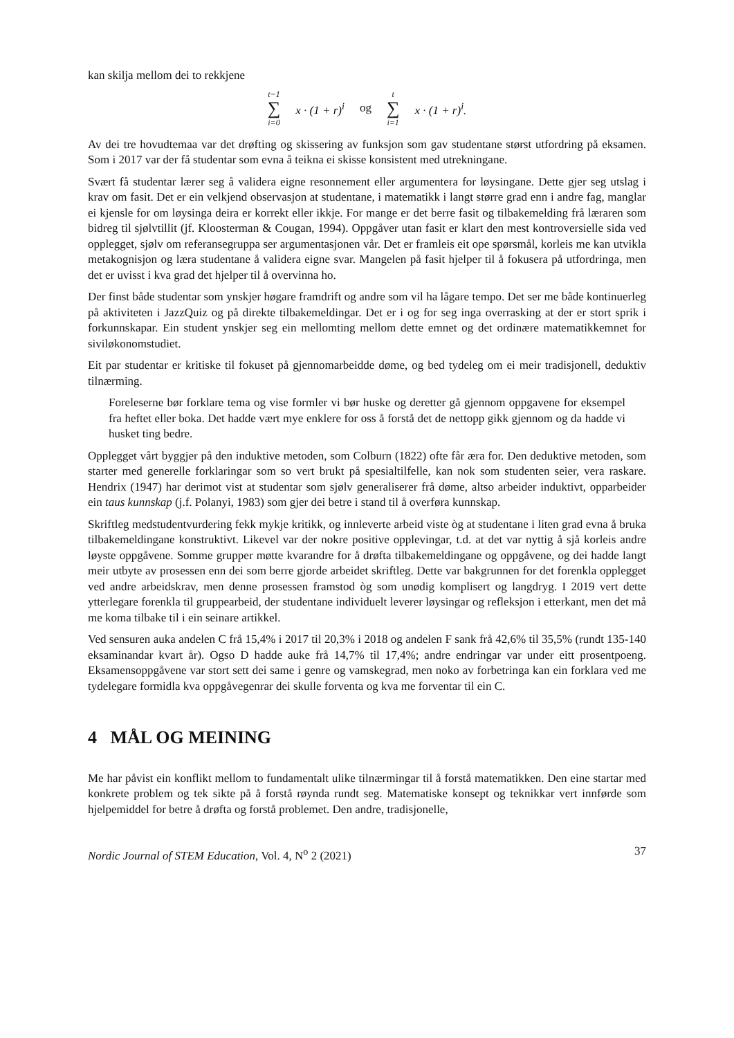kan skilja mellom dei to rekkjene
t−1 ∑ i=0 x · (1 + r)<sup>i</sup> og t ∑ i=1 x · (1 + r)<sup>i</sup>.
Av dei tre hovudtemaa var det drøfting og skissering av funksjon som gav studentane størst utfordring på eksamen. Som i 2017 var der få studentar som evna å teikna ei skisse konsistent med utrekningane.
Svært få studentar lærer seg å validera eigne resonnement eller argumentera for løysingane. Dette gjer seg utslag i krav om fasit. Det er ein velkjend observasjon at studentane, i matematikk i langt større grad enn i andre fag, manglar ei kjensle for om løysinga deira er korrekt eller ikkje. For mange er det berre fasit og tilbakemelding frå læraren som bidreg til sjølvtillit (jf. Kloosterman & Cougan, 1994). Oppgåver utan fasit er klart den mest kontroversielle sida ved opplegget, sjølv om referansegruppa ser argumentasjonen vår. Det er framleis eit ope spørsmål, korleis me kan utvikla metakognisjon og læra studentane å validera eigne svar. Mangelen på fasit hjelper til å fokusera på utfordringa, men det er uvisst i kva grad det hjelper til å overvinna ho.
Der finst både studentar som ynskjer høgare framdrift og andre som vil ha lågare tempo. Det ser me både kontinuerleg på aktiviteten i JazzQuiz og på direkte tilbakemeldingar. Det er i og for seg inga overrasking at der er stort sprik i forkunnskapar. Ein student ynskjer seg ein mellomting mellom dette emnet og det ordinære matematikkemnet for siviløkonomstudiet.
Eit par studentar er kritiske til fokuset på gjennomarbeidde døme, og bed tydeleg om ei meir tradisjonell, deduktiv tilnærming.
Foreleserne bør forklare tema og vise formler vi bør huske og deretter gå gjennom oppgavene for eksempel fra heftet eller boka. Det hadde vært mye enklere for oss å forstå det de nettopp gikk gjennom og da hadde vi husket ting bedre.
Opplegget vårt byggjer på den induktive metoden, som Colburn (1822) ofte får æra for. Den deduktive metoden, som starter med generelle forklaringar som so vert brukt på spesialtilfelle, kan nok som studenten seier, vera raskare. Hendrix (1947) har derimot vist at studentar som sjølv generaliserer frå døme, altso arbeider induktivt, opparbeider ein taus kunnskap (j.f. Polanyi, 1983) som gjer dei betre i stand til å overføra kunnskap.
Skriftleg medstudentvurdering fekk mykje kritikk, og innleverte arbeid viste òg at studentane i liten grad evna å bruka tilbakemeldingane konstruktivt. Likevel var der nokre positive opplevingar, t.d. at det var nyttig å sjå korleis andre løyste oppgåvene. Somme grupper møtte kvarandre for å drøfta tilbakemeldingane og oppgåvene, og dei hadde langt meir utbyte av prosessen enn dei som berre gjorde arbeidet skriftleg. Dette var bakgrunnen for det forenkla opplegget ved andre arbeidskrav, men denne prosessen framstod òg som unødig komplisert og langdryg. I 2019 vert dette ytterlegare forenkla til gruppearbeid, der studentane individuelt leverer løysingar og refleksjon i etterkant, men det må me koma tilbake til i ein seinare artikkel.
Ved sensuren auka andelen C frå 15,4% i 2017 til 20,3% i 2018 og andelen F sank frå 42,6% til 35,5% (rundt 135-140 eksaminandar kvart år). Ogso D hadde auke frå 14,7% til 17,4%; andre endringar var under eitt prosentpoeng. Eksamensoppgåvene var stort sett dei same i genre og vamskegrad, men noko av forbetringa kan ein forklara ved me tydelegare formidla kva oppgåvegenrar dei skulle forventa og kva me forventar til ein C.
4 MÅL OG MEINING
Me har påvist ein konflikt mellom to fundamentalt ulike tilnærmingar til å forstå matematikken. Den eine startar med konkrete problem og tek sikte på å forstå røynda rundt seg. Matematiske konsept og teknikkar vert innførde som hjelpemiddel for betre å drøfta og forstå problemet. Den andre, tradisjonelle,
Nordic Journal of STEM Education, Vol. 4, N<sup>o</sup> 2 (2021) 37